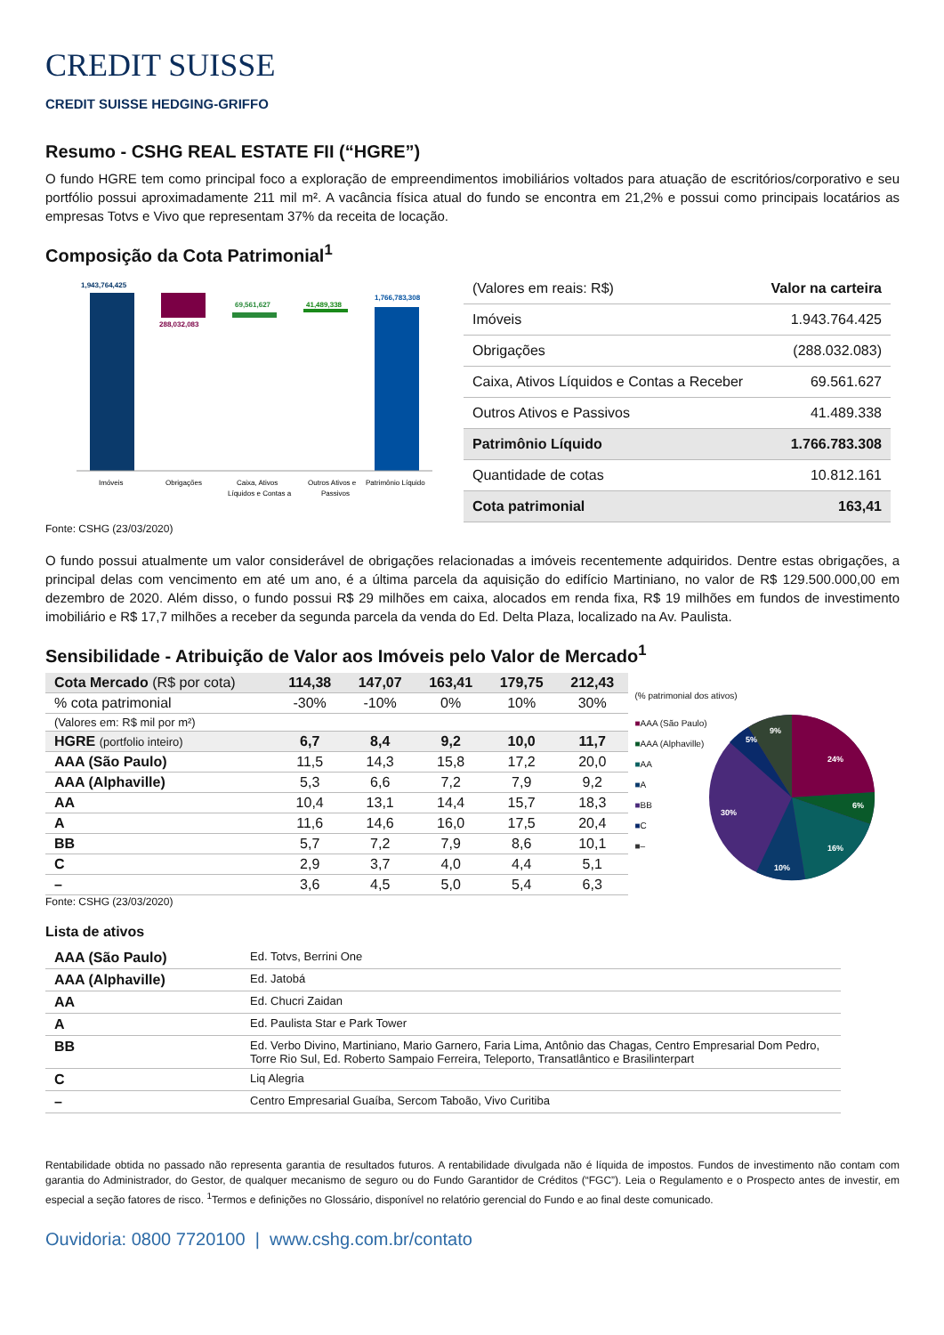CREDIT SUISSE
CREDIT SUISSE HEDGING-GRIFFO
Resumo - CSHG REAL ESTATE FII (“HGRE”)
O fundo HGRE tem como principal foco a exploração de empreendimentos imobiliários voltados para atuação de escritórios/corporativo e seu portfólio possui aproximadamente 211 mil m². A vacância física atual do fundo se encontra em 21,2% e possui como principais locatários as empresas Totvs e Vivo que representam 37% da receita de locação.
Composição da Cota Patrimonial<sup>1</sup>
1,943,764,425
288,032,083
69,561,627
41,489,338
1,766,783,308
Imóveis
Obrigações
Caixa, Ativos
Líquidos e Contas a
Outros Ativos e
Passivos
Patrimônio Líquido
| (Valores em reais: R$) | Valor na carteira |
| Imóveis | 1.943.764.425 |
| Obrigações | (288.032.083) |
| Caixa, Ativos Líquidos e Contas a Receber | 69.561.627 |
| Outros Ativos e Passivos | 41.489.338 |
| Patrimônio Líquido | 1.766.783.308 |
| Quantidade de cotas | 10.812.161 |
| Cota patrimonial | 163,41 |
Fonte: CSHG (23/03/2020)
O fundo possui atualmente um valor considerável de obrigações relacionadas a imóveis recentemente adquiridos. Dentre estas obrigações, a principal delas com vencimento em até um ano, é a última parcela da aquisição do edifício Martiniano, no valor de R$ 129.500.000,00 em dezembro de 2020. Além disso, o fundo possui R$ 29 milhões em caixa, alocados em renda fixa, R$ 19 milhões em fundos de investimento imobiliário e R$ 17,7 milhões a receber da segunda parcela da venda do Ed. Delta Plaza, localizado na Av. Paulista.
Sensibilidade - Atribuição de Valor aos Imóveis pelo Valor de Mercado<sup>1</sup>
| Cota Mercado (R$ por cota) | 114,38 | 147,07 | 163,41 | 179,75 | 212,43 |
| --- | --- | --- | --- | --- | --- |
| % cota patrimonial | -30% | -10% | 0% | 10% | 30% |
| (Valores em: R$ mil por m²) | | | | | |
| HGRE (portfolio inteiro) | 6,7 | 8,4 | 9,2 | 10,0 | 11,7 |
| AAA (São Paulo) | 11,5 | 14,3 | 15,8 | 17,2 | 20,0 |
| AAA (Alphaville) | 5,3 | 6,6 | 7,2 | 7,9 | 9,2 |
| AA | 10,4 | 13,1 | 14,4 | 15,7 | 18,3 |
| A | 11,6 | 14,6 | 16,0 | 17,5 | 20,4 |
| BB | 5,7 | 7,2 | 7,9 | 8,6 | 10,1 |
| C | 2,9 | 3,7 | 4,0 | 4,4 | 5,1 |
| – | 3,6 | 4,5 | 5,0 | 5,4 | 6,3 |
(% patrimonial dos ativos)
■AAA (São Paulo)
■AAA (Alphaville)
■AA
■A
■BB
■C
■–
24%
6%
16%
10%
30%
5%
9%
Fonte: CSHG (23/03/2020)
Lista de ativos
| AAA (São Paulo) | Ed. Totvs, Berrini One |
| AAA (Alphaville) | Ed. Jatobá |
| AA | Ed. Chucri Zaidan |
| A | Ed. Paulista Star e Park Tower |
| BB | Ed. Verbo Divino, Martiniano, Mario Garnero, Faria Lima, Antônio das Chagas, Centro Empresarial Dom Pedro, Torre Rio Sul, Ed. Roberto Sampaio Ferreira, Teleporto, Transatlântico e Brasilinterpart |
| C | Liq Alegria |
| – | Centro Empresarial Guaíba, Sercom Taboão, Vivo Curitiba |
Rentabilidade obtida no passado não representa garantia de resultados futuros. A rentabilidade divulgada não é líquida de impostos. Fundos de investimento não contam com garantia do Administrador, do Gestor, de qualquer mecanismo de seguro ou do Fundo Garantidor de Créditos (“FGC”). Leia o Regulamento e o Prospecto antes de investir, em especial a seção fatores de risco. <sup>1</sup>Termos e definições no Glossário, disponível no relatório gerencial do Fundo e ao final deste comunicado.
Ouvidoria: 0800 7720100 | www.cshg.com.br/contato